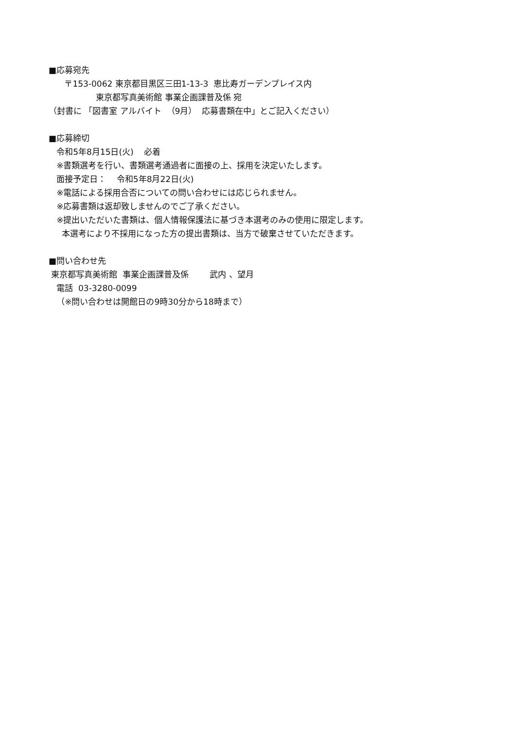■応募宛先
〒153-0062 東京都目黒区三田1-13-3 恵比寿ガーデンプレイス内
東京都写真美術館 事業企画課普及係 宛
（封書に 「図書室 アルバイト （9月） 応募書類在中」とご記入ください）
■応募締切
令和5年8月15日(火) 必着
※書類選考を行い、書類選考通過者に面接の上、採用を決定いたします。
面接予定日： 令和5年8月22日(火)
※電話による採用合否についての問い合わせには応じられません。
※応募書類は返却致しませんのでご了承ください。
※提出いただいた書類は、個人情報保護法に基づき本選考のみの使用に限定します。
本選考により不採用になった方の提出書類は、当方で破棄させていただきます。
■問い合わせ先
東京都写真美術館 事業企画課普及係 武内 、望月
電話 03-3280-0099
（※問い合わせは開館日の9時30分から18時まで）